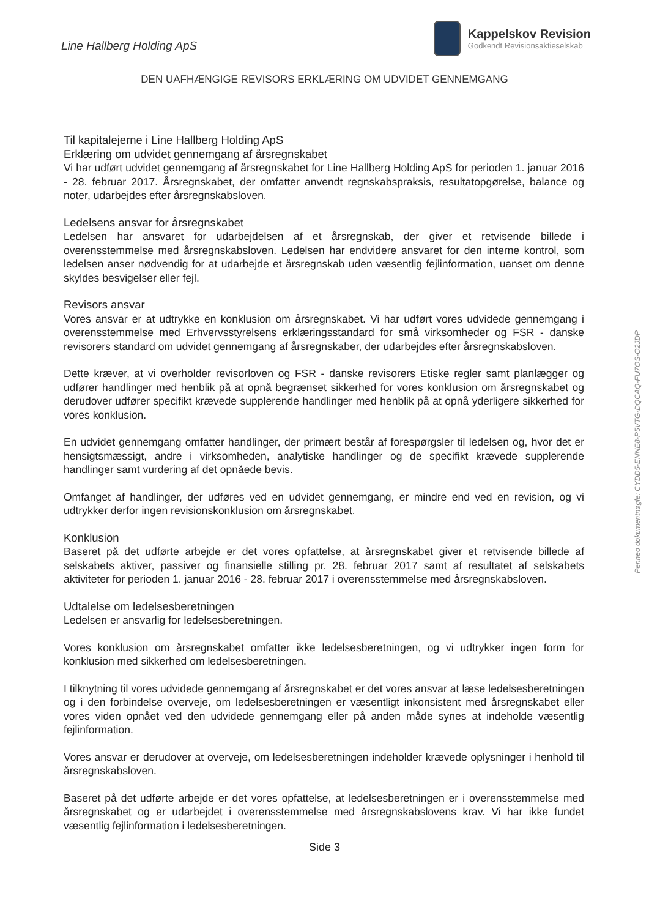Line Hallberg Holding ApS
Kappelskov Revision
Godkendt Revisionsaktieselskab
DEN UAFHÆNGIGE REVISORS ERKLÆRING OM UDVIDET GENNEMGANG
Til kapitalejerne i Line Hallberg Holding ApS
Erklæring om udvidet gennemgang af årsregnskabet
Vi har udført udvidet gennemgang af årsregnskabet for Line Hallberg Holding ApS for perioden 1. januar 2016 - 28. februar 2017. Årsregnskabet, der omfatter anvendt regnskabspraksis, resultatopgørelse, balance og noter, udarbejdes efter årsregnskabsloven.
Ledelsens ansvar for årsregnskabet
Ledelsen har ansvaret for udarbejdelsen af et årsregnskab, der giver et retvisende billede i overensstemmelse med årsregnskabsloven. Ledelsen har endvidere ansvaret for den interne kontrol, som ledelsen anser nødvendig for at udarbejde et årsregnskab uden væsentlig fejlinformation, uanset om denne skyldes besvigelser eller fejl.
Revisors ansvar
Vores ansvar er at udtrykke en konklusion om årsregnskabet. Vi har udført vores udvidede gennemgang i overensstemmelse med Erhvervsstyrelsens erklæringsstandard for små virksomheder og FSR - danske revisorers standard om udvidet gennemgang af årsregnskaber, der udarbejdes efter årsregnskabsloven.
Dette kræver, at vi overholder revisorloven og FSR - danske revisorers Etiske regler samt planlægger og udfører handlinger med henblik på at opnå begrænset sikkerhed for vores konklusion om årsregnskabet og derudover udfører specifikt krævede supplerende handlinger med henblik på at opnå yderligere sikkerhed for vores konklusion.
En udvidet gennemgang omfatter handlinger, der primært består af forespørgsler til ledelsen og, hvor det er hensigtsmæssigt, andre i virksomheden, analytiske handlinger og de specifikt krævede supplerende handlinger samt vurdering af det opnåede bevis.
Omfanget af handlinger, der udføres ved en udvidet gennemgang, er mindre end ved en revision, og vi udtrykker derfor ingen revisionskonklusion om årsregnskabet.
Konklusion
Baseret på det udførte arbejde er det vores opfattelse, at årsregnskabet giver et retvisende billede af selskabets aktiver, passiver og finansielle stilling pr. 28. februar 2017 samt af resultatet af selskabets aktiviteter for perioden 1. januar 2016 - 28. februar 2017 i overensstemmelse med årsregnskabsloven.
Udtalelse om ledelsesberetningen
Ledelsen er ansvarlig for ledelsesberetningen.
Vores konklusion om årsregnskabet omfatter ikke ledelsesberetningen, og vi udtrykker ingen form for konklusion med sikkerhed om ledelsesberetningen.
I tilknytning til vores udvidede gennemgang af årsregnskabet er det vores ansvar at læse ledelsesberetningen og i den forbindelse overveje, om ledelsesberetningen er væsentligt inkonsistent med årsregnskabet eller vores viden opnået ved den udvidede gennemgang eller på anden måde synes at indeholde væsentlig fejlinformation.
Vores ansvar er derudover at overveje, om ledelsesberetningen indeholder krævede oplysninger i henhold til årsregnskabsloven.
Baseret på det udførte arbejde er det vores opfattelse, at ledelsesberetningen er i overensstemmelse med årsregnskabet og er udarbejdet i overensstemmelse med årsregnskabslovens krav. Vi har ikke fundet væsentlig fejlinformation i ledelsesberetningen.
Side 3
Penneo dokumentnøgle: CYDD5-ENNE8-P5VTG-DQCAQ-FU7OS-O2JDP